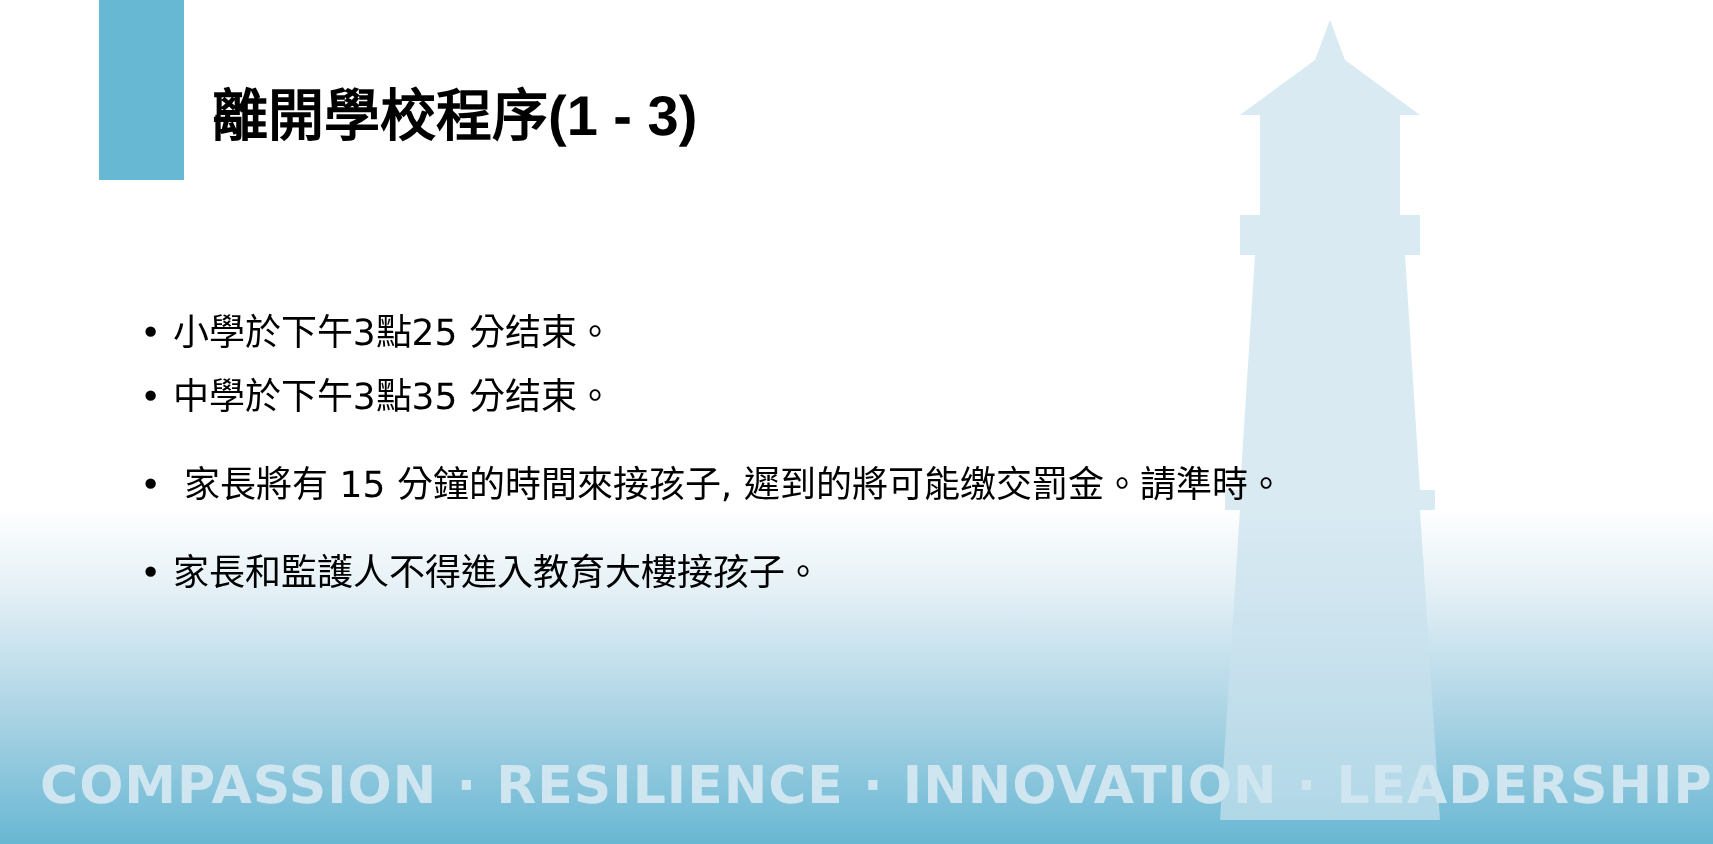離開學校程序(1 - 3)
• 小學於下午3點25 分结束。
• 中學於下午3點35 分结束。
• 家長將有 15 分鐘的時間來接孩子, 遲到的將可能缴交罰金。請準時。
• 家長和監護人不得進入教育大樓接孩子。
COMPASSION · RESILIENCE · INNOVATION · LEADERSHIP